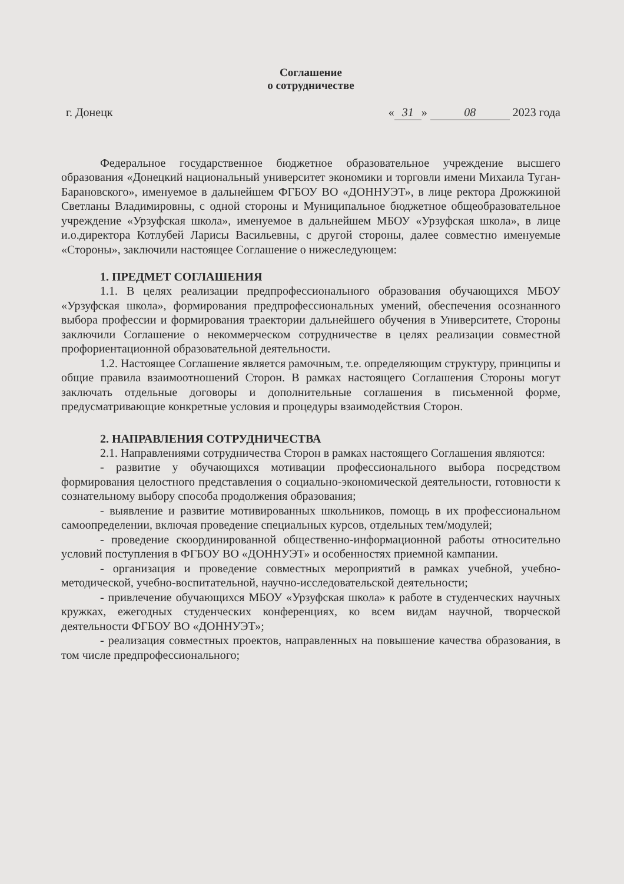Соглашение
о сотрудничестве
г. Донецк « 31 » 08 2023 года
Федеральное государственное бюджетное образовательное учреждение высшего образования «Донецкий национальный университет экономики и торговли имени Михаила Туган-Барановского», именуемое в дальнейшем ФГБОУ ВО «ДОННУЭТ», в лице ректора Дрожжиной Светланы Владимировны, с одной стороны и Муниципальное бюджетное общеобразовательное учреждение «Урзуфская школа», именуемое в дальнейшем МБОУ «Урзуфская школа», в лице и.о.директора Котлубей Ларисы Васильевны, с другой стороны, далее совместно именуемые «Стороны», заключили настоящее Соглашение о нижеследующем:
1. ПРЕДМЕТ СОГЛАШЕНИЯ
1.1. В целях реализации предпрофессионального образования обучающихся МБОУ «Урзуфская школа», формирования предпрофессиональных умений, обеспечения осознанного выбора профессии и формирования траектории дальнейшего обучения в Университете, Стороны заключили Соглашение о некоммерческом сотрудничестве в целях реализации совместной профориентационной образовательной деятельности.
1.2. Настоящее Соглашение является рамочным, т.е. определяющим структуру, принципы и общие правила взаимоотношений Сторон. В рамках настоящего Соглашения Стороны могут заключать отдельные договоры и дополнительные соглашения в письменной форме, предусматривающие конкретные условия и процедуры взаимодействия Сторон.
2. НАПРАВЛЕНИЯ СОТРУДНИЧЕСТВА
2.1. Направлениями сотрудничества Сторон в рамках настоящего Соглашения являются:
- развитие у обучающихся мотивации профессионального выбора посредством формирования целостного представления о социально-экономической деятельности, готовности к сознательному выбору способа продолжения образования;
- выявление и развитие мотивированных школьников, помощь в их профессиональном самоопределении, включая проведение специальных курсов, отдельных тем/модулей;
- проведение скоординированной общественно-информационной работы относительно условий поступления в ФГБОУ ВО «ДОННУЭТ» и особенностях приемной кампании.
- организация и проведение совместных мероприятий в рамках учебной, учебно-методической, учебно-воспитательной, научно-исследовательской деятельности;
- привлечение обучающихся МБОУ «Урзуфская школа» к работе в студенческих научных кружках, ежегодных студенческих конференциях, ко всем видам научной, творческой деятельности ФГБОУ ВО «ДОННУЭТ»;
- реализация совместных проектов, направленных на повышение качества образования, в том числе предпрофессионального;